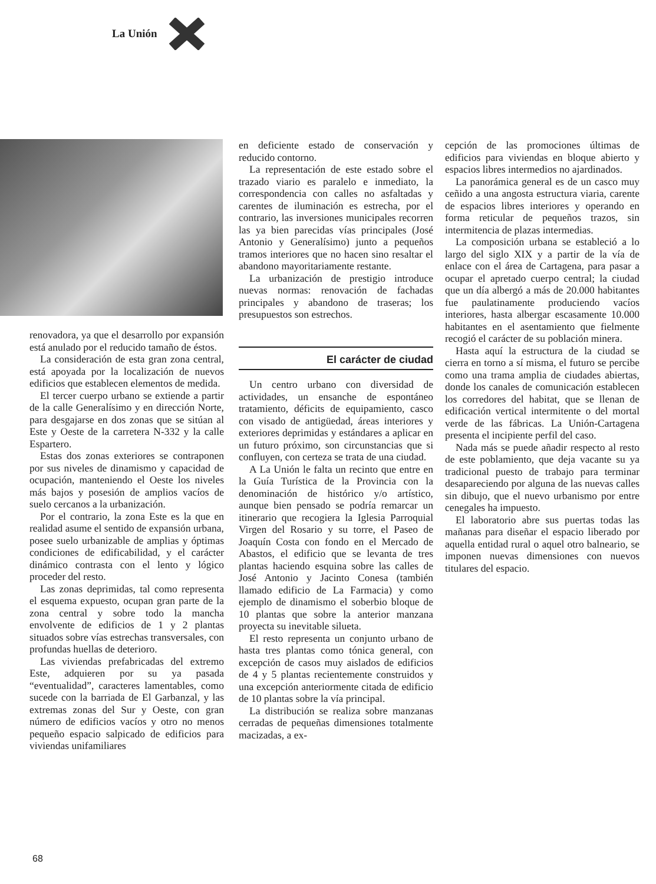La Unión
renovadora, ya que el desarrollo por expansión está anulado por el reducido tamaño de éstos.
La consideración de esta gran zona central, está apoyada por la localización de nuevos edificios que establecen elementos de medida.
El tercer cuerpo urbano se extiende a partir de la calle Generalísimo y en dirección Norte, para desgajarse en dos zonas que se sitúan al Este y Oeste de la carretera N-332 y la calle Espartero.
Estas dos zonas exteriores se contraponen por sus niveles de dinamismo y capacidad de ocupación, manteniendo el Oeste los niveles más bajos y posesión de amplios vacíos de suelo cercanos a la urbanización.
Por el contrario, la zona Este es la que en realidad asume el sentido de expansión urbana, posee suelo urbanizable de amplias y óptimas condiciones de edificabilidad, y el carácter dinámico contrasta con el lento y lógico proceder del resto.
Las zonas deprimidas, tal como representa el esquema expuesto, ocupan gran parte de la zona central y sobre todo la mancha envolvente de edificios de 1 y 2 plantas situados sobre vías estrechas transversales, con profundas huellas de deterioro.
Las viviendas prefabricadas del extremo Este, adquieren por su ya pasada “eventualidad”, caracteres lamentables, como sucede con la barriada de El Garbanzal, y las extremas zonas del Sur y Oeste, con gran número de edificios vacíos y otro no menos pequeño espacio salpicado de edificios para viviendas unifamiliares
en deficiente estado de conservación y reducido contorno.
La representación de este estado sobre el trazado viario es paralelo e inmediato, la correspondencia con calles no asfaltadas y carentes de iluminación es estrecha, por el contrario, las inversiones municipales recorren las ya bien parecidas vías principales (José Antonio y Generalísimo) junto a pequeños tramos interiores que no hacen sino resaltar el abandono mayoritariamente restante.
La urbanización de prestigio introduce nuevas normas: renovación de fachadas principales y abandono de traseras; los presupuestos son estrechos.
El carácter de ciudad
Un centro urbano con diversidad de actividades, un ensanche de espontáneo tratamiento, déficits de equipamiento, casco con visado de antigüedad, áreas interiores y exteriores deprimidas y estándares a aplicar en un futuro próximo, son circunstancias que si confluyen, con certeza se trata de una ciudad.
A La Unión le falta un recinto que entre en la Guía Turística de la Provincia con la denominación de histórico y/o artístico, aunque bien pensado se podría remarcar un itinerario que recogiera la Iglesia Parroquial Virgen del Rosario y su torre, el Paseo de Joaquín Costa con fondo en el Mercado de Abastos, el edificio que se levanta de tres plantas haciendo esquina sobre las calles de José Antonio y Jacinto Conesa (también llamado edificio de La Farmacia) y como ejemplo de dinamismo el soberbio bloque de 10 plantas que sobre la anterior manzana proyecta su inevitable silueta.
El resto representa un conjunto urbano de hasta tres plantas como tónica general, con excepción de casos muy aislados de edificios de 4 y 5 plantas recientemente construidos y una excepción anteriormente citada de edificio de 10 plantas sobre la vía principal.
La distribución se realiza sobre manzanas cerradas de pequeñas dimensiones totalmente macizadas, a ex-
cepción de las promociones últimas de edificios para viviendas en bloque abierto y espacios libres intermedios no ajardinados.
La panorámica general es de un casco muy ceñido a una angosta estructura viaria, carente de espacios libres interiores y operando en forma reticular de pequeños trazos, sin intermitencia de plazas intermedias.
La composición urbana se estableció a lo largo del siglo XIX y a partir de la vía de enlace con el área de Cartagena, para pasar a ocupar el apretado cuerpo central; la ciudad que un día albergó a más de 20.000 habitantes fue paulatinamente produciendo vacíos interiores, hasta albergar escasamente 10.000 habitantes en el asentamiento que fielmente recogió el carácter de su población minera.
Hasta aquí la estructura de la ciudad se cierra en torno a sí misma, el futuro se percibe como una trama amplia de ciudades abiertas, donde los canales de comunicación establecen los corredores del habitat, que se llenan de edificación vertical intermitente o del mortal verde de las fábricas. La Unión-Cartagena presenta el incipiente perfil del caso.
Nada más se puede añadir respecto al resto de este poblamiento, que deja vacante su ya tradicional puesto de trabajo para terminar desapareciendo por alguna de las nuevas calles sin dibujo, que el nuevo urbanismo por entre cenegales ha impuesto.
El laboratorio abre sus puertas todas las mañanas para diseñar el espacio liberado por aquella entidad rural o aquel otro balneario, se imponen nuevas dimensiones con nuevos titulares del espacio.
68